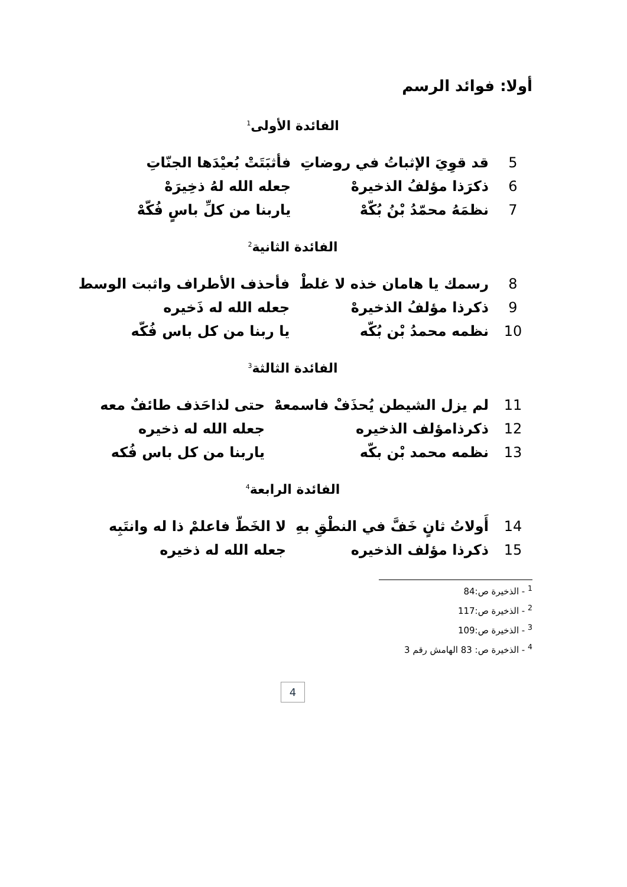أولا: فوائد الرسم
الفائدة الأولى<sup>1</sup>
| 5 | قد قوِيَ الإثباتُ في روضاتِ | فأثبَتَتْ بُعيْدَها الجنّاتِ |
| 6 | ذكرَذا مؤلفُ الذخيرهْ | جعله الله لهُ ذخِيرَهْ |
| 7 | نظمَهُ محمّدُ بْنُ بُكّهْ | ياربنا من كلِّ باسٍ فُكّهْ |
الفائدة الثانية<sup>2</sup>
| 8 | رسمك يا هامان خذه لا غلطْ | فأحذف الأطراف واثبت الوسط |
| 9 | ذكرذا مؤلفُ الذخيرهْ | جعله الله له ذَخيره |
| 10 | نظمه محمدُ بْن بُكّه | يا ربنا من كل باس فُكّه |
الفائدة الثالثة<sup>3</sup>
| 11 | لم يزل الشيطن يُحذَفْ فاسمعهْ | حتى لذاحَذف طائفٌ معه |
| 12 | ذكرذامؤلف الذخيره | جعله الله له ذخيره |
| 13 | نظمه محمد بْن بكّه | ياربنا من كل باس فُكه |
الفائدة الرابعة<sup>4</sup>
| 14 | أَولاتُ ثانٍ خَفَّ في النطْقِ بهِ | لا الخَطّ فاعلمْ ذا له وانتَبِه |
| 15 | ذكرذا مؤلف الذخيره | جعله الله له ذخيره |
<sup>1</sup> - الذخيرة ص:84
<sup>2</sup> - الذخيرة ص:117
<sup>3</sup> - الذخيرة ص:109
<sup>4</sup> - الذخيرة ص: 83 الهامش رقم 3
4